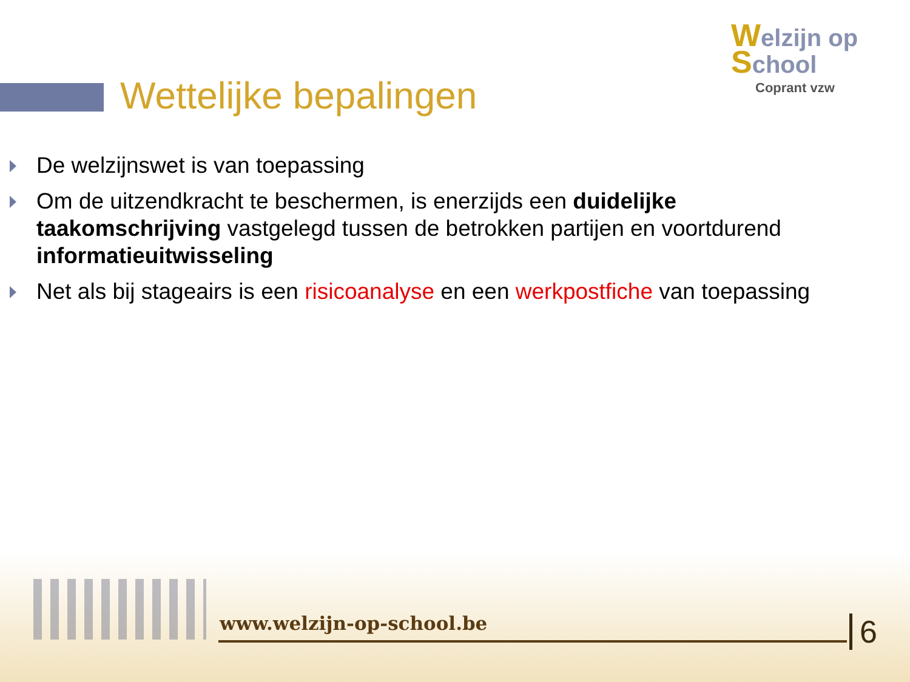Wettelijke bepalingen
Welzijn op School
Coprant vzw
De welzijnswet is van toepassing
Om de uitzendkracht te beschermen, is enerzijds een duidelijke taakomschrijving vastgelegd tussen de betrokken partijen en voortdurend informatieuitwisseling
Net als bij stageairs is een risicoanalyse en een werkpostfiche van toepassing
www.welzijn-op-school.be 6